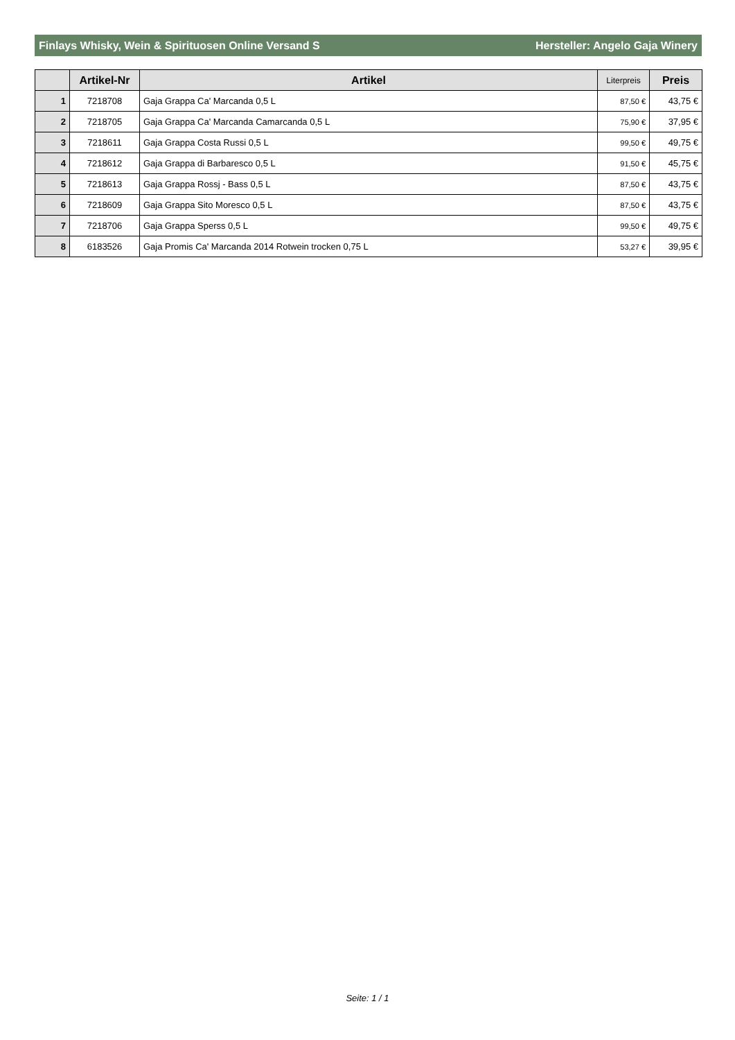Finlays Whisky, Wein & Spirituosen Online Versand S Hersteller: Angelo Gaja Winery
| | Artikel-Nr | Artikel | Literpreis | Preis |
| --- | --- | --- | --- | --- |
| 1 | 7218708 | Gaja Grappa Ca' Marcanda 0,5 L | 87,50 € | 43,75 € |
| 2 | 7218705 | Gaja Grappa Ca' Marcanda Camarcanda 0,5 L | 75,90 € | 37,95 € |
| 3 | 7218611 | Gaja Grappa Costa Russi 0,5 L | 99,50 € | 49,75 € |
| 4 | 7218612 | Gaja Grappa di Barbaresco 0,5 L | 91,50 € | 45,75 € |
| 5 | 7218613 | Gaja Grappa Rossj - Bass 0,5 L | 87,50 € | 43,75 € |
| 6 | 7218609 | Gaja Grappa Sito Moresco 0,5 L | 87,50 € | 43,75 € |
| 7 | 7218706 | Gaja Grappa Sperss 0,5 L | 99,50 € | 49,75 € |
| 8 | 6183526 | Gaja Promis Ca' Marcanda 2014 Rotwein trocken 0,75 L | 53,27 € | 39,95 € |
Seite: 1 / 1